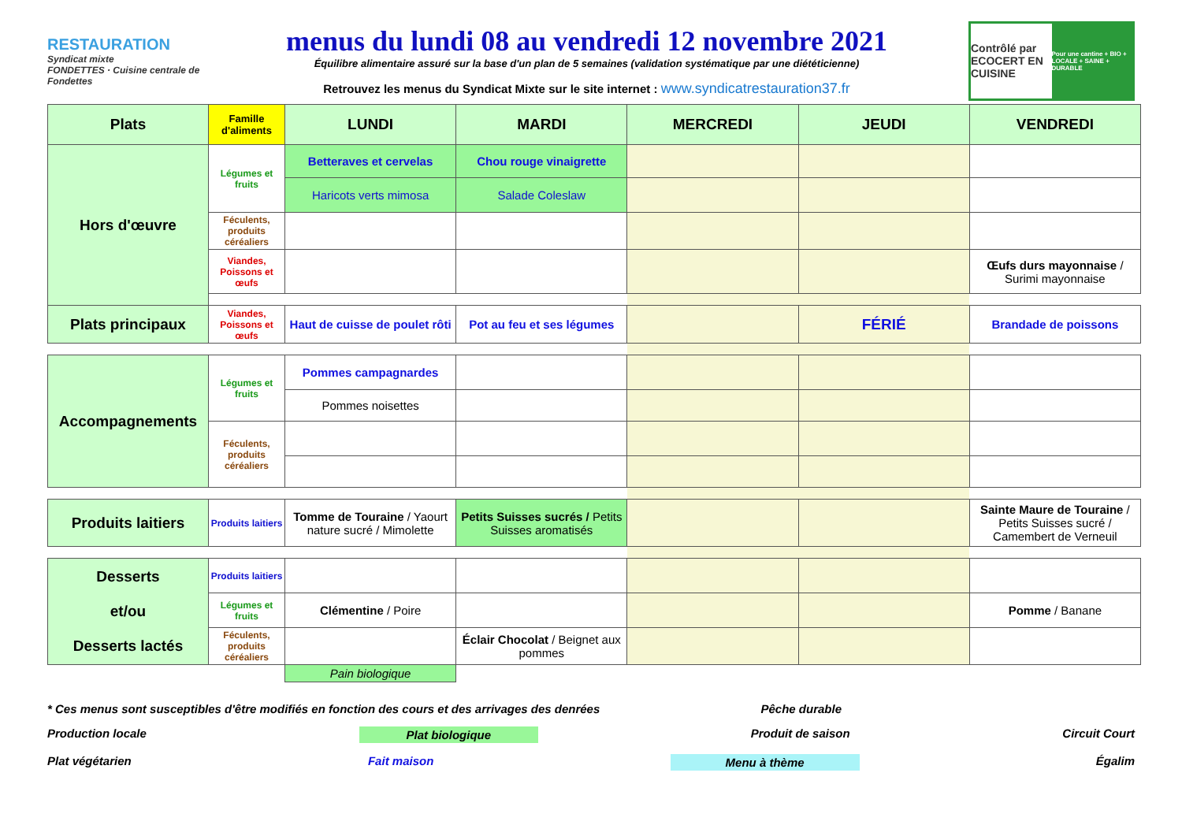RESTAURATION
Syndicat mixte
FONDETTES · Cuisine centrale de Fondettes
menus du lundi 08 au vendredi 12 novembre 2021
Équilibre alimentaire assuré sur la base d'un plan de 5 semaines (validation systématique par une diététicienne)
Retrouvez les menus du Syndicat Mixte sur le site internet : www.syndicatrestauration37.fr
Contrôlé par ECOCERT EN CUISINE
Pour une cantine + BIO + LOCALE + SAINE + DURABLE
| Plats | Famille d'aliments | LUNDI | MARDI | MERCREDI | JEUDI | VENDREDI |
| --- | --- | --- | --- | --- | --- | --- |
| Hors d'œuvre | Légumes et fruits | Betteraves et cervelas | Chou rouge vinaigrette | | | |
| | | Haricots verts mimosa | Salade Coleslaw | | | |
| | Féculents, produits céréaliers | | | | | |
| | Viandes, Poissons et œufs | | | | | Œufs durs mayonnaise / Surimi mayonnaise |
| Plats principaux | Viandes, Poissons et œufs | Haut de cuisse de poulet rôti | Pot au feu et ses légumes | | FÉRIÉ | Brandade de poissons |
| Accompagnements | Légumes et fruits | Pommes campagnardes | | | | |
| | | Pommes noisettes | | | | |
| | Féculents, produits céréaliers | | | | | |
| Produits laitiers | Produits laitiers | Tomme de Touraine / Yaourt nature sucré / Mimolette | Petits Suisses sucrés / Petits Suisses aromatisés | | | Sainte Maure de Touraine / Petits Suisses sucré / Camembert de Verneuil |
| Desserts et/ou Desserts lactés | Produits laitiers | | | | | |
| | Légumes et fruits | Clémentine / Poire | | | | Pomme / Banane |
| | Féculents, produits céréaliers | | Éclair Chocolat / Beignet aux pommes | | | |
| | | Pain biologique | | | | |
* Ces menus sont susceptibles d'être modifiés en fonction des cours et des arrivages des denrées Pêche durable
Production locale Plat biologique Produit de saison Circuit Court
Plat végétarien Fait maison Menu à thème Égalim